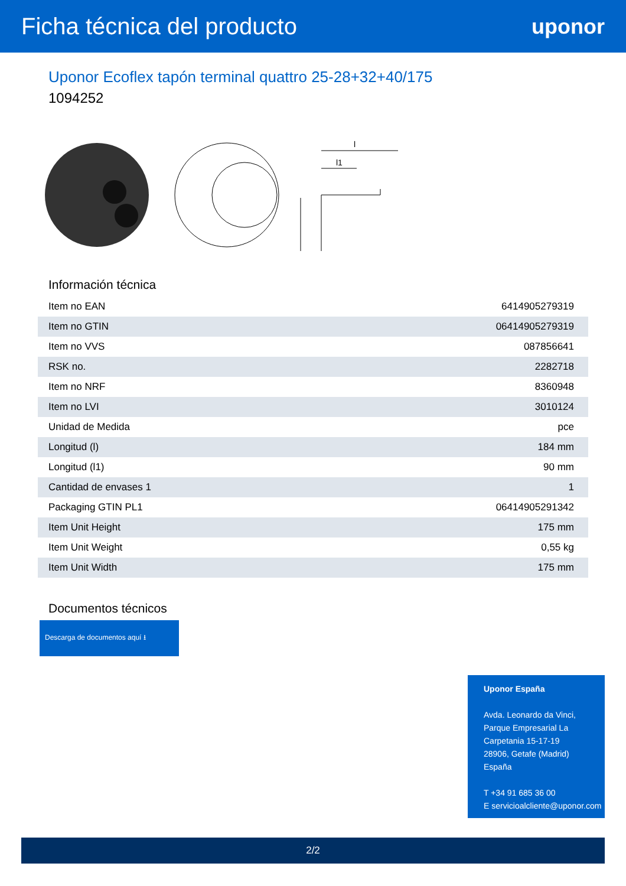Ficha técnica del producto uponor
Uponor Ecoflex tapón terminal quattro 25-28+32+40/175
1094252
l
l1
Información técnica
| Item no EAN | 6414905279319 |
| Item no GTIN | 06414905279319 |
| Item no VVS | 087856641 |
| RSK no. | 2282718 |
| Item no NRF | 8360948 |
| Item no LVI | 3010124 |
| Unidad de Medida | pce |
| Longitud (l) | 184 mm |
| Longitud (l1) | 90 mm |
| Cantidad de envases 1 | 1 |
| Packaging GTIN PL1 | 06414905291342 |
| Item Unit Height | 175 mm |
| Item Unit Weight | 0,55 kg |
| Item Unit Width | 175 mm |
Documentos técnicos
Descarga de documentos aquí ⭳
Uponor España
Avda. Leonardo da Vinci,
Parque Empresarial La
Carpetania 15-17-19
28906, Getafe (Madrid)
España
T +34 91 685 36 00
E servicioalcliente@uponor.com
2/2